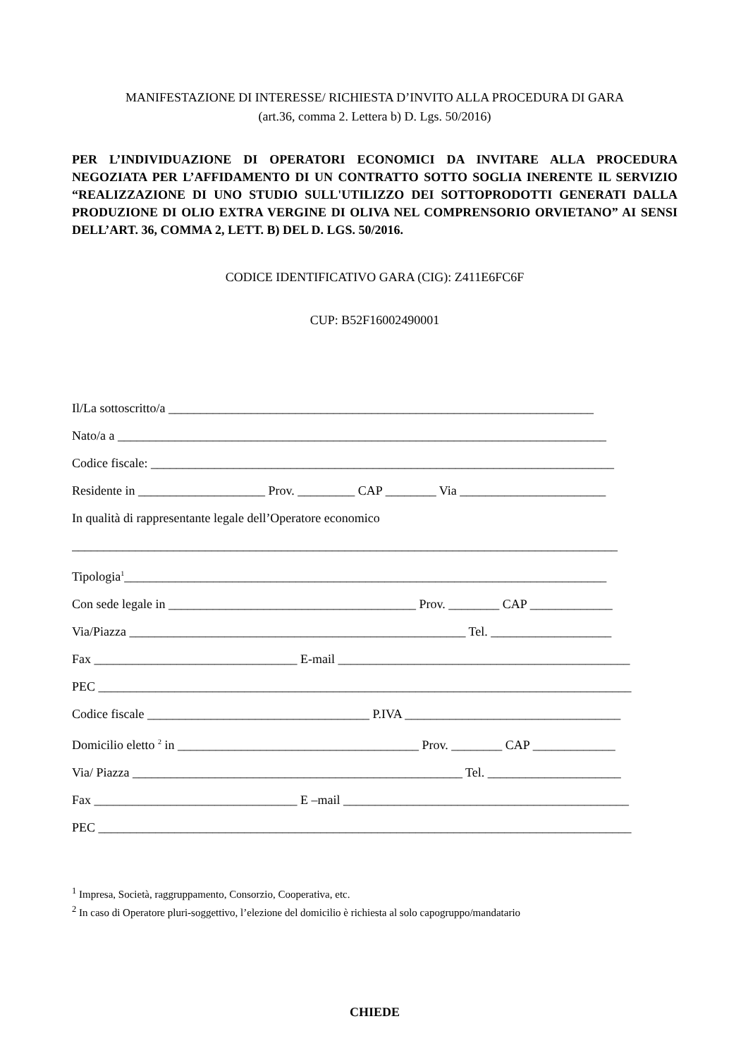MANIFESTAZIONE DI INTERESSE/ RICHIESTA D’INVITO ALLA PROCEDURA DI GARA
(art.36, comma 2. Lettera b) D. Lgs. 50/2016)
PER L’INDIVIDUAZIONE DI OPERATORI ECONOMICI DA INVITARE ALLA PROCEDURA NEGOZIATA PER L’AFFIDAMENTO DI UN CONTRATTO SOTTO SOGLIA INERENTE IL SERVIZIO “REALIZZAZIONE DI UNO STUDIO SULL'UTILIZZO DEI SOTTOPRODOTTI GENERATI DALLA PRODUZIONE DI OLIO EXTRA VERGINE DI OLIVA NEL COMPRENSORIO ORVIETANO” AI SENSI DELL’ART. 36, COMMA 2, LETT. B) DEL D. LGS. 50/2016.
CODICE IDENTIFICATIVO GARA (CIG): Z411E6FC6F
CUP: B52F16002490001
Il/La sottoscritto/a ___________________________________________________________________
Nato/a a _____________________________________________________________________________
Codice fiscale: _________________________________________________________________________
Residente in ____________________ Prov. _________ CAP ________ Via _______________________
In qualità di rappresentante legale dell’Operatore economico
______________________________________________________________________________________
Tipologia<sup>1</sup>____________________________________________________________________________
Con sede legale in _______________________________________ Prov. ________ CAP _____________
Via/Piazza _____________________________________________________ Tel. ___________________
Fax ________________________________ E-mail ______________________________________________
PEC ____________________________________________________________________________________
Codice fiscale ___________________________________ P.IVA __________________________________
Domicilio eletto <sup>2</sup> in ______________________________________ Prov. ________ CAP _____________
Via/ Piazza ____________________________________________________ Tel. _____________________
Fax ________________________________ E –mail _____________________________________________
PEC ____________________________________________________________________________________
<sup>1</sup> Impresa, Società, raggruppamento, Consorzio, Cooperativa, etc.
<sup>2</sup> In caso di Operatore pluri-soggettivo, l’elezione del domicilio è richiesta al solo capogruppo/mandatario
CHIEDE